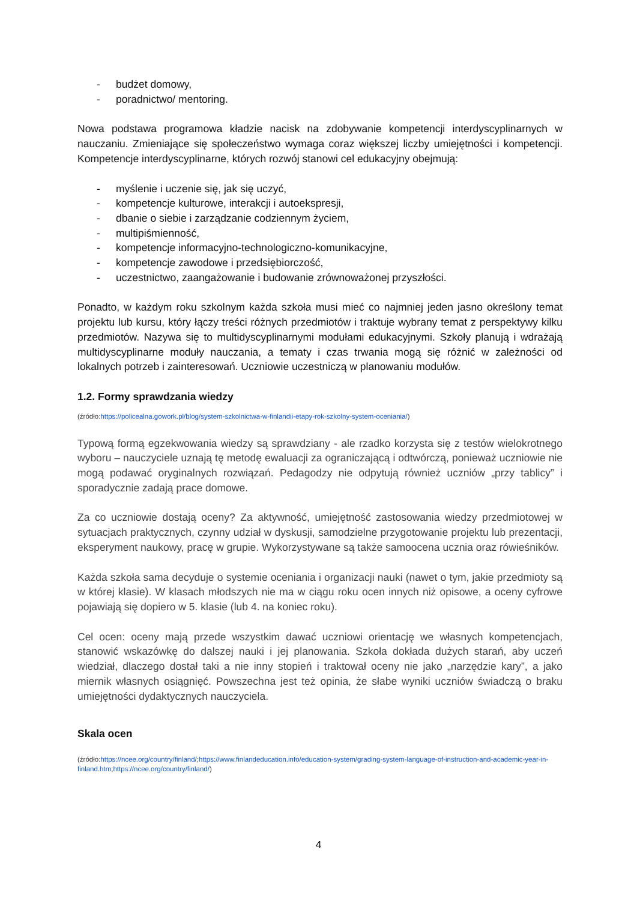- budżet domowy,
- poradnictwo/ mentoring.
Nowa podstawa programowa kładzie nacisk na zdobywanie kompetencji interdyscyplinarnych w nauczaniu. Zmieniające się społeczeństwo wymaga coraz większej liczby umiejętności i kompetencji. Kompetencje interdyscyplinarne, których rozwój stanowi cel edukacyjny obejmują:
- myślenie i uczenie się, jak się uczyć,
- kompetencje kulturowe, interakcji i autoekspresji,
- dbanie o siebie i zarządzanie codziennym życiem,
- multipiśmienność,
- kompetencje informacyjno-technologiczno-komunikacyjne,
- kompetencje zawodowe i przedsiębiorczość,
- uczestnictwo, zaangażowanie i budowanie zrównoważonej przyszłości.
Ponadto, w każdym roku szkolnym każda szkoła musi mieć co najmniej jeden jasno określony temat projektu lub kursu, który łączy treści różnych przedmiotów i traktuje wybrany temat z perspektywy kilku przedmiotów. Nazywa się to multidyscyplinarnymi modułami edukacyjnymi. Szkoły planują i wdrażają multidyscyplinarne moduły nauczania, a tematy i czas trwania mogą się różnić w zależności od lokalnych potrzeb i zainteresowań. Uczniowie uczestniczą w planowaniu modułów.
1.2. Formy sprawdzania wiedzy
(źródło:https://policealna.gowork.pl/blog/system-szkolnictwa-w-finlandii-etapy-rok-szkolny-system-oceniania/)
Typową formą egzekwowania wiedzy są sprawdziany - ale rzadko korzysta się z testów wielokrotnego wyboru – nauczyciele uznają tę metodę ewaluacji za ograniczającą i odtwórczą, ponieważ uczniowie nie mogą podawać oryginalnych rozwiązań. Pedagodzy nie odpytują również uczniów „przy tablicy” i sporadycznie zadają prace domowe.
Za co uczniowie dostają oceny? Za aktywność, umiejętność zastosowania wiedzy przedmiotowej w sytuacjach praktycznych, czynny udział w dyskusji, samodzielne przygotowanie projektu lub prezentacji, eksperyment naukowy, pracę w grupie. Wykorzystywane są także samoocena ucznia oraz rówieśników.
Każda szkoła sama decyduje o systemie oceniania i organizacji nauki (nawet o tym, jakie przedmioty są w której klasie). W klasach młodszych nie ma w ciągu roku ocen innych niż opisowe, a oceny cyfrowe pojawiają się dopiero w 5. klasie (lub 4. na koniec roku).
Cel ocen: oceny mają przede wszystkim dawać uczniowi orientację we własnych kompetencjach, stanowić wskazówkę do dalszej nauki i jej planowania. Szkoła dokłada dużych starań, aby uczeń wiedział, dlaczego dostał taki a nie inny stopień i traktował oceny nie jako „narzędzie kary”, a jako miernik własnych osiągnięć. Powszechna jest też opinia, że słabe wyniki uczniów świadczą o braku umiejętności dydaktycznych nauczyciela.
Skala ocen
(źródło:https://ncee.org/country/finland/;https://www.finlandeducation.info/education-system/grading-system-language-of-instruction-and-academic-year-in-finland.htm;https://ncee.org/country/finland/)
4